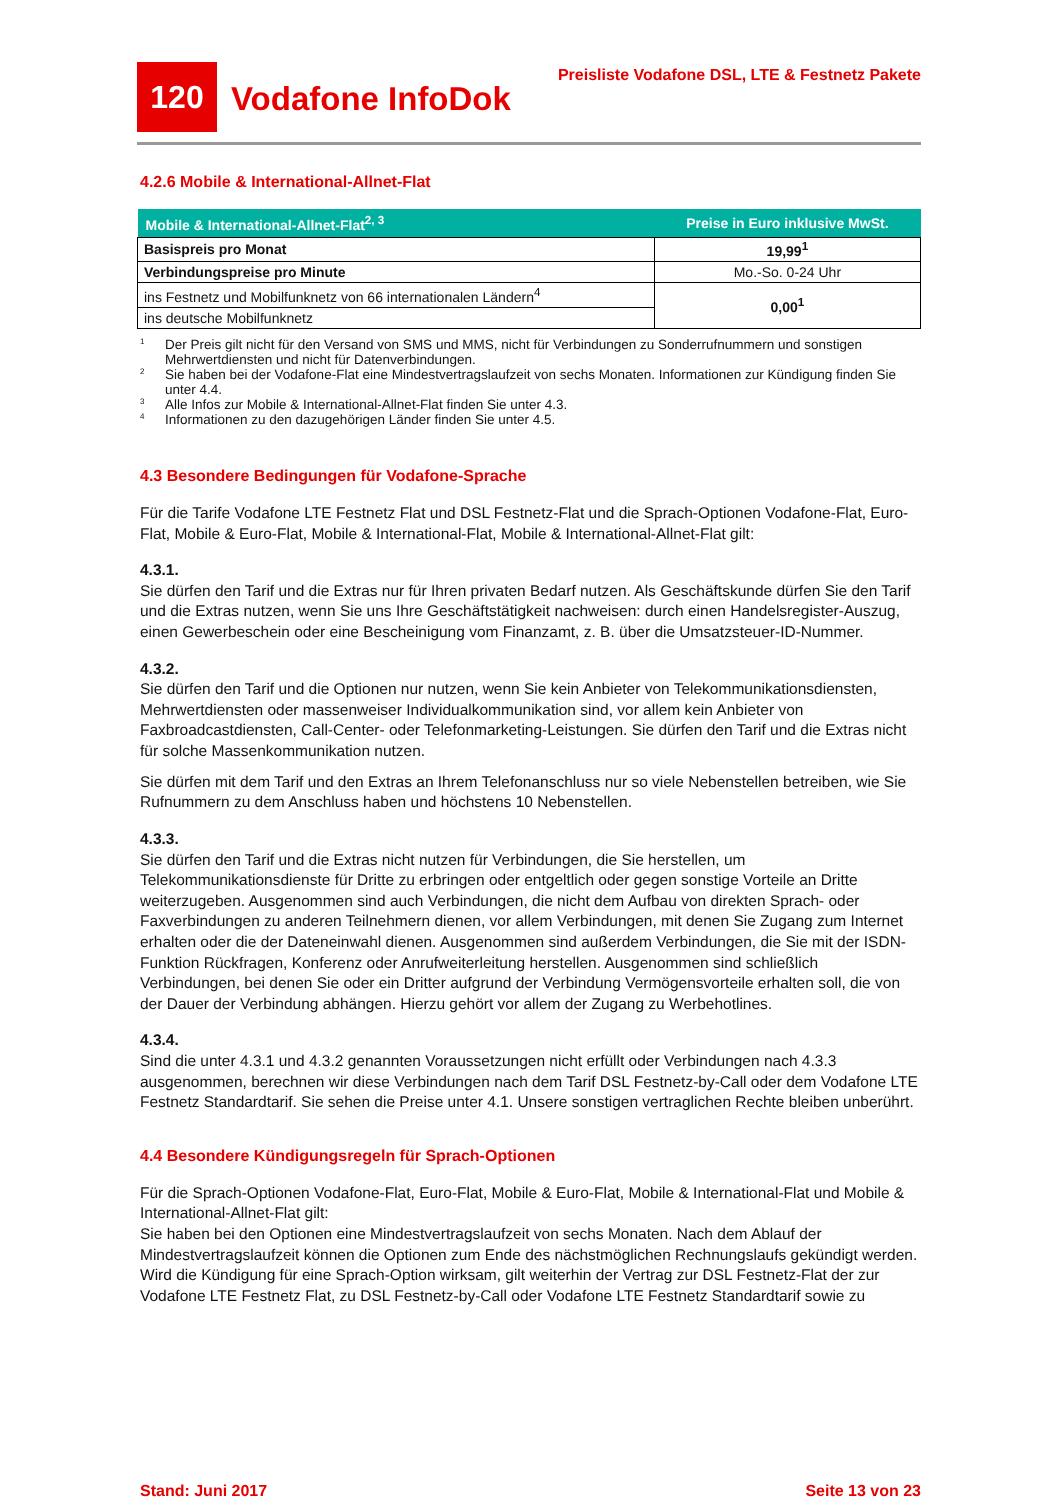120
Vodafone InfoDok
Preisliste Vodafone DSL, LTE & Festnetz Pakete
4.2.6 Mobile & International-Allnet-Flat
| Mobile & International-Allnet-Flat<sup>2, 3</sup> | Preise in Euro inklusive MwSt. |
| --- | --- |
| Basispreis pro Monat | 19,99<sup>1</sup> |
| Verbindungspreise pro Minute | Mo.-So. 0-24 Uhr |
| ins Festnetz und Mobilfunknetz von 66 internationalen Ländern<sup>4</sup> | 0,00<sup>1</sup> |
| ins deutsche Mobilfunknetz | |
<sup>1</sup> Der Preis gilt nicht für den Versand von SMS und MMS, nicht für Verbindungen zu Sonderrufnummern und sonstigen Mehrwertdiensten und nicht für Datenverbindungen.
<sup>2</sup> Sie haben bei der Vodafone-Flat eine Mindestvertragslaufzeit von sechs Monaten. Informationen zur Kündigung finden Sie unter 4.4.
<sup>3</sup> Alle Infos zur Mobile & International-Allnet-Flat finden Sie unter 4.3.
<sup>4</sup> Informationen zu den dazugehörigen Länder finden Sie unter 4.5.
4.3 Besondere Bedingungen für Vodafone-Sprache
Für die Tarife Vodafone LTE Festnetz Flat und DSL Festnetz-Flat und die Sprach-Optionen Vodafone-Flat, Euro-Flat, Mobile & Euro-Flat, Mobile & International-Flat, Mobile & International-Allnet-Flat gilt:
4.3.1.
Sie dürfen den Tarif und die Extras nur für Ihren privaten Bedarf nutzen. Als Geschäftskunde dürfen Sie den Tarif und die Extras nutzen, wenn Sie uns Ihre Geschäftstätigkeit nachweisen: durch einen Handelsregister-Auszug, einen Gewerbeschein oder eine Bescheinigung vom Finanzamt, z. B. über die Umsatzsteuer-ID-Nummer.
4.3.2.
Sie dürfen den Tarif und die Optionen nur nutzen, wenn Sie kein Anbieter von Telekommunikationsdiensten, Mehrwertdiensten oder massenweiser Individualkommunikation sind, vor allem kein Anbieter von Faxbroadcastdiensten, Call-Center- oder Telefonmarketing-Leistungen. Sie dürfen den Tarif und die Extras nicht für solche Massenkommunikation nutzen.
Sie dürfen mit dem Tarif und den Extras an Ihrem Telefonanschluss nur so viele Nebenstellen betreiben, wie Sie Rufnummern zu dem Anschluss haben und höchstens 10 Nebenstellen.
4.3.3.
Sie dürfen den Tarif und die Extras nicht nutzen für Verbindungen, die Sie herstellen, um Telekommunikationsdienste für Dritte zu erbringen oder entgeltlich oder gegen sonstige Vorteile an Dritte weiterzugeben. Ausgenommen sind auch Verbindungen, die nicht dem Aufbau von direkten Sprach- oder Faxverbindungen zu anderen Teilnehmern dienen, vor allem Verbindungen, mit denen Sie Zugang zum Internet erhalten oder die der Dateneinwahl dienen. Ausgenommen sind außerdem Verbindungen, die Sie mit der ISDN-Funktion Rückfragen, Konferenz oder Anrufweiterleitung herstellen. Ausgenommen sind schließlich Verbindungen, bei denen Sie oder ein Dritter aufgrund der Verbindung Vermögensvorteile erhalten soll, die von der Dauer der Verbindung abhängen. Hierzu gehört vor allem der Zugang zu Werbehotlines.
4.3.4.
Sind die unter 4.3.1 und 4.3.2 genannten Voraussetzungen nicht erfüllt oder Verbindungen nach 4.3.3 ausgenommen, berechnen wir diese Verbindungen nach dem Tarif DSL Festnetz-by-Call oder dem Vodafone LTE Festnetz Standardtarif. Sie sehen die Preise unter 4.1. Unsere sonstigen vertraglichen Rechte bleiben unberührt.
4.4 Besondere Kündigungsregeln für Sprach-Optionen
Für die Sprach-Optionen Vodafone-Flat, Euro-Flat, Mobile & Euro-Flat, Mobile & International-Flat und Mobile & International-Allnet-Flat gilt:
Sie haben bei den Optionen eine Mindestvertragslaufzeit von sechs Monaten. Nach dem Ablauf der Mindestvertragslaufzeit können die Optionen zum Ende des nächstmöglichen Rechnungslaufs gekündigt werden. Wird die Kündigung für eine Sprach-Option wirksam, gilt weiterhin der Vertrag zur DSL Festnetz-Flat der zur Vodafone LTE Festnetz Flat, zu DSL Festnetz-by-Call oder Vodafone LTE Festnetz Standardtarif sowie zu
Stand: Juni 2017 Seite 13 von 23